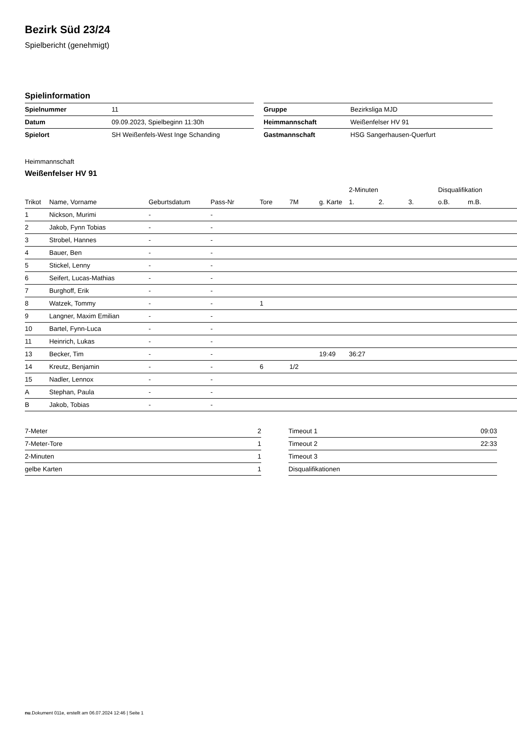Bezirk Süd 23/24
Spielbericht (genehmigt)
Spielinformation
| Spielnummer | 11 |
| Datum | 09.09.2023, Spielbeginn 11:30h |
| Spielort | SH Weißenfels-West Inge Schanding |
| Gruppe | Bezirksliga MJD |
| Heimmannschaft | Weißenfelser HV 91 |
| Gastmannschaft | HSG Sangerhausen-Querfurt |
Heimmannschaft
Weißenfelser HV 91
| | | | | | | | 2-Minuten | | | Disqualifikation | |
| --- | --- | --- | --- | --- | --- | --- | --- | --- | --- | --- | --- |
| Trikot | Name, Vorname | Geburtsdatum | Pass-Nr | Tore | 7M | g. Karte | 1. | 2. | 3. | o.B. | m.B. |
| 1 | Nickson, Murimi | - | - | | | | | | | | |
| 2 | Jakob, Fynn Tobias | - | - | | | | | | | | |
| 3 | Strobel, Hannes | - | - | | | | | | | | |
| 4 | Bauer, Ben | - | - | | | | | | | | |
| 5 | Stickel, Lenny | - | - | | | | | | | | |
| 6 | Seifert, Lucas-Mathias | - | - | | | | | | | | |
| 7 | Burghoff, Erik | - | - | | | | | | | | |
| 8 | Watzek, Tommy | - | - | 1 | | | | | | | |
| 9 | Langner, Maxim Emilian | - | - | | | | | | | | |
| 10 | Bartel, Fynn-Luca | - | - | | | | | | | | |
| 11 | Heinrich, Lukas | - | - | | | | | | | | |
| 13 | Becker, Tim | - | - | | | 19:49 | 36:27 | | | | |
| 14 | Kreutz, Benjamin | - | - | 6 | 1/2 | | | | | | |
| 15 | Nadler, Lennox | - | - | | | | | | | | |
| A | Stephan, Paula | - | - | | | | | | | | |
| B | Jakob, Tobias | - | - | | | | | | | | |
| 7-Meter | 2 |
| 7-Meter-Tore | 1 |
| 2-Minuten | 1 |
| gelbe Karten | 1 |
| Timeout 1 | 09:03 |
| Timeout 2 | 22:33 |
| Timeout 3 | |
| Disqualifikationen | |
nu.Dokument 011e, erstellt am 06.07.2024 12:46 | Seite 1